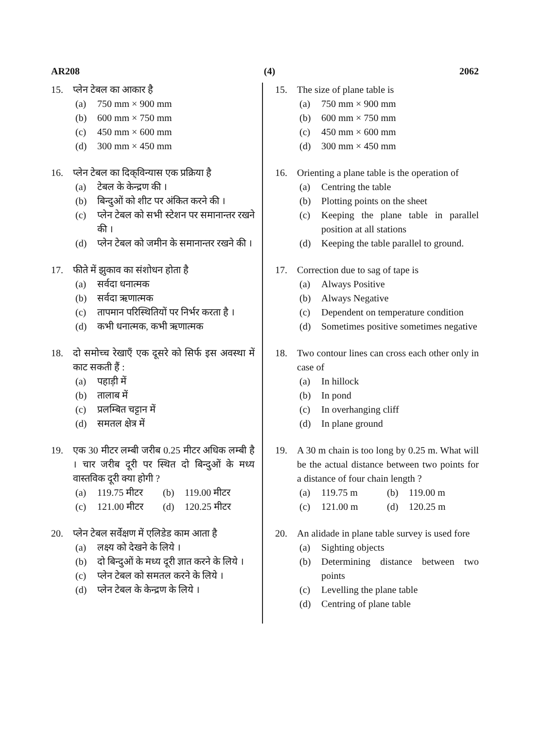AR208 (4) 2062
15. प्लेन टेबल का आकार है
(a) 750 mm × 900 mm
(b) 600 mm × 750 mm
(c) 450 mm × 600 mm
(d) 300 mm × 450 mm
16. प्लेन टेबल का दिक्‌विन्यास एक प्रक्रिया है
(a) टेबल के केन्द्रण की ।
(b) बिन्दुओं को शीट पर अंकित करने की ।
(c) प्लेन टेबल को सभी स्टेशन पर समानान्तर रखने की ।
(d) प्लेन टेबल को जमीन के समानान्तर रखने की ।
17. फीते में झुकाव का संशोधन होता है
(a) सर्वदा धनात्मक
(b) सर्वदा ऋणात्मक
(c) तापमान परिस्थितियों पर निर्भर करता है ।
(d) कभी धनात्मक, कभी ऋणात्मक
18. दो समोच्च रेखाएँ एक दूसरे को सिर्फ इस अवस्था में काट सकती हैं :
(a) पहाड़ी में
(b) तालाब में
(c) प्रलम्बित चट्टान में
(d) समतल क्षेत्र में
19. एक 30 मीटर लम्बी जरीब 0.25 मीटर अधिक लम्बी है । चार जरीब दूरी पर स्थित दो बिन्दुओं के मध्य वास्तविक दूरी क्या होगी ?
(a) 119.75 मीटर (b) 119.00 मीटर (c) 121.00 मीटर (d) 120.25 मीटर
20. प्लेन टेबल सर्वेक्षण में एलिडेड काम आता है
(a) लक्ष्य को देखने के लिये ।
(b) दो बिन्दुओं के मध्य दूरी ज्ञात करने के लिये ।
(c) प्लेन टेबल को समतल करने के लिये ।
(d) प्लेन टेबल के केन्द्रण के लिये ।
15. The size of plane table is
(a) 750 mm × 900 mm
(b) 600 mm × 750 mm
(c) 450 mm × 600 mm
(d) 300 mm × 450 mm
16. Orienting a plane table is the operation of
(a) Centring the table
(b) Plotting points on the sheet
(c) Keeping the plane table in parallel position at all stations
(d) Keeping the table parallel to ground.
17. Correction due to sag of tape is
(a) Always Positive
(b) Always Negative
(c) Dependent on temperature condition
(d) Sometimes positive sometimes negative
18. Two contour lines can cross each other only in case of
(a) In hillock
(b) In pond
(c) In overhanging cliff
(d) In plane ground
19. A 30 m chain is too long by 0.25 m. What will be the actual distance between two points for a distance of four chain length ?
(a) 119.75 m (b) 119.00 m (c) 121.00 m (d) 120.25 m
20. An alidade in plane table survey is used fore
(a) Sighting objects
(b) Determining distance between two points
(c) Levelling the plane table
(d) Centring of plane table